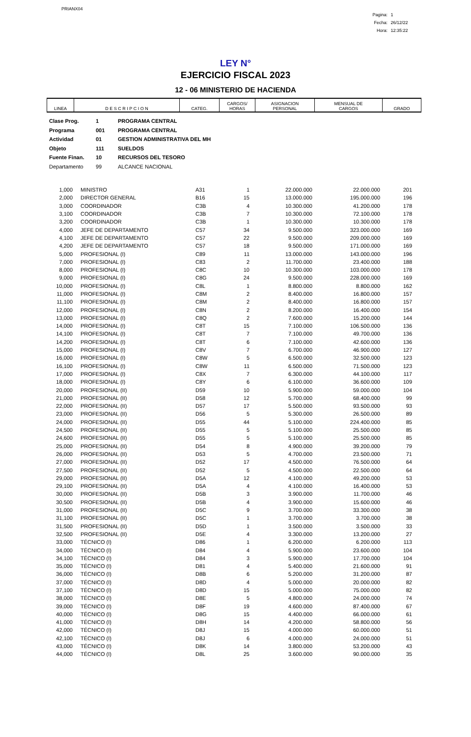PRIANX04
Pagina: 1
Fecha: 26/12/22
Hora: 12:35:22
LEY N°
EJERCICIO FISCAL 2023
12 - 06 MINISTERIO DE HACIENDA
| LINEA | D E S C R I P C I O N | CATEG. | CARGOS/ HORAS | ASIGNACION PERSONAL | MENSUAL DE CARGOS | GRADO |
| --- | --- | --- | --- | --- | --- | --- |
Clase Prog. 1 PROGRAMA CENTRAL
Programa 001 PROGRAMA CENTRAL
Actividad 01 GESTION ADMINISTRATIVA DEL MH
Objeto 111 SUELDOS
Fuente Finan. 10 RECURSOS DEL TESORO
Departamento 99 ALCANCE NACIONAL
| 1,000 | MINISTRO | A31 | 1 | 22.000.000 | 22.000.000 | 201 |
| 2,000 | DIRECTOR GENERAL | B16 | 15 | 13.000.000 | 195.000.000 | 196 |
| 3,000 | COORDINADOR | C3B | 4 | 10.300.000 | 41.200.000 | 178 |
| 3,100 | COORDINADOR | C3B | 7 | 10.300.000 | 72.100.000 | 178 |
| 3,200 | COORDINADOR | C3B | 1 | 10.300.000 | 10.300.000 | 178 |
| 4,000 | JEFE DE DEPARTAMENTO | C57 | 34 | 9.500.000 | 323.000.000 | 169 |
| 4,100 | JEFE DE DEPARTAMENTO | C57 | 22 | 9.500.000 | 209.000.000 | 169 |
| 4,200 | JEFE DE DEPARTAMENTO | C57 | 18 | 9.500.000 | 171.000.000 | 169 |
| 5,000 | PROFESIONAL (I) | C89 | 11 | 13.000.000 | 143.000.000 | 196 |
| 7,000 | PROFESIONAL (I) | C83 | 2 | 11.700.000 | 23.400.000 | 188 |
| 8,000 | PROFESIONAL (I) | C8C | 10 | 10.300.000 | 103.000.000 | 178 |
| 9,000 | PROFESIONAL (I) | C8G | 24 | 9.500.000 | 228.000.000 | 169 |
| 10,000 | PROFESIONAL (I) | C8L | 1 | 8.800.000 | 8.800.000 | 162 |
| 11,000 | PROFESIONAL (I) | C8M | 2 | 8.400.000 | 16.800.000 | 157 |
| 11,100 | PROFESIONAL (I) | C8M | 2 | 8.400.000 | 16.800.000 | 157 |
| 12,000 | PROFESIONAL (I) | C8N | 2 | 8.200.000 | 16.400.000 | 154 |
| 13,000 | PROFESIONAL (I) | C8Q | 2 | 7.600.000 | 15.200.000 | 144 |
| 14,000 | PROFESIONAL (I) | C8T | 15 | 7.100.000 | 106.500.000 | 136 |
| 14,100 | PROFESIONAL (I) | C8T | 7 | 7.100.000 | 49.700.000 | 136 |
| 14,200 | PROFESIONAL (I) | C8T | 6 | 7.100.000 | 42.600.000 | 136 |
| 15,000 | PROFESIONAL (I) | C8V | 7 | 6.700.000 | 46.900.000 | 127 |
| 16,000 | PROFESIONAL (I) | C8W | 5 | 6.500.000 | 32.500.000 | 123 |
| 16,100 | PROFESIONAL (I) | C8W | 11 | 6.500.000 | 71.500.000 | 123 |
| 17,000 | PROFESIONAL (I) | C8X | 7 | 6.300.000 | 44.100.000 | 117 |
| 18,000 | PROFESIONAL (I) | C8Y | 6 | 6.100.000 | 36.600.000 | 109 |
| 20,000 | PROFESIONAL (II) | D59 | 10 | 5.900.000 | 59.000.000 | 104 |
| 21,000 | PROFESIONAL (II) | D58 | 12 | 5.700.000 | 68.400.000 | 99 |
| 22,000 | PROFESIONAL (II) | D57 | 17 | 5.500.000 | 93.500.000 | 93 |
| 23,000 | PROFESIONAL (II) | D56 | 5 | 5.300.000 | 26.500.000 | 89 |
| 24,000 | PROFESIONAL (II) | D55 | 44 | 5.100.000 | 224.400.000 | 85 |
| 24,500 | PROFESIONAL (II) | D55 | 5 | 5.100.000 | 25.500.000 | 85 |
| 24,600 | PROFESIONAL (II) | D55 | 5 | 5.100.000 | 25.500.000 | 85 |
| 25,000 | PROFESIONAL (II) | D54 | 8 | 4.900.000 | 39.200.000 | 79 |
| 26,000 | PROFESIONAL (II) | D53 | 5 | 4.700.000 | 23.500.000 | 71 |
| 27,000 | PROFESIONAL (II) | D52 | 17 | 4.500.000 | 76.500.000 | 64 |
| 27,500 | PROFESIONAL (II) | D52 | 5 | 4.500.000 | 22.500.000 | 64 |
| 29,000 | PROFESIONAL (II) | D5A | 12 | 4.100.000 | 49.200.000 | 53 |
| 29,100 | PROFESIONAL (II) | D5A | 4 | 4.100.000 | 16.400.000 | 53 |
| 30,000 | PROFESIONAL (II) | D5B | 3 | 3.900.000 | 11.700.000 | 46 |
| 30,500 | PROFESIONAL (II) | D5B | 4 | 3.900.000 | 15.600.000 | 46 |
| 31,000 | PROFESIONAL (II) | D5C | 9 | 3.700.000 | 33.300.000 | 38 |
| 31,100 | PROFESIONAL (II) | D5C | 1 | 3.700.000 | 3.700.000 | 38 |
| 31,500 | PROFESIONAL (II) | D5D | 1 | 3.500.000 | 3.500.000 | 33 |
| 32,500 | PROFESIONAL (II) | D5E | 4 | 3.300.000 | 13.200.000 | 27 |
| 33,000 | TÉCNICO (I) | D86 | 1 | 6.200.000 | 6.200.000 | 113 |
| 34,000 | TÉCNICO (I) | D84 | 4 | 5.900.000 | 23.600.000 | 104 |
| 34,100 | TÉCNICO (I) | D84 | 3 | 5.900.000 | 17.700.000 | 104 |
| 35,000 | TÉCNICO (I) | D81 | 4 | 5.400.000 | 21.600.000 | 91 |
| 36,000 | TÉCNICO (I) | D8B | 6 | 5.200.000 | 31.200.000 | 87 |
| 37,000 | TÉCNICO (I) | D8D | 4 | 5.000.000 | 20.000.000 | 82 |
| 37,100 | TÉCNICO (I) | D8D | 15 | 5.000.000 | 75.000.000 | 82 |
| 38,000 | TÉCNICO (I) | D8E | 5 | 4.800.000 | 24.000.000 | 74 |
| 39,000 | TÉCNICO (I) | D8F | 19 | 4.600.000 | 87.400.000 | 67 |
| 40,000 | TÉCNICO (I) | D8G | 15 | 4.400.000 | 66.000.000 | 61 |
| 41,000 | TÉCNICO (I) | D8H | 14 | 4.200.000 | 58.800.000 | 56 |
| 42,000 | TÉCNICO (I) | D8J | 15 | 4.000.000 | 60.000.000 | 51 |
| 42,100 | TÉCNICO (I) | D8J | 6 | 4.000.000 | 24.000.000 | 51 |
| 43,000 | TÉCNICO (I) | D8K | 14 | 3.800.000 | 53.200.000 | 43 |
| 44,000 | TÉCNICO (I) | D8L | 25 | 3.600.000 | 90.000.000 | 35 |